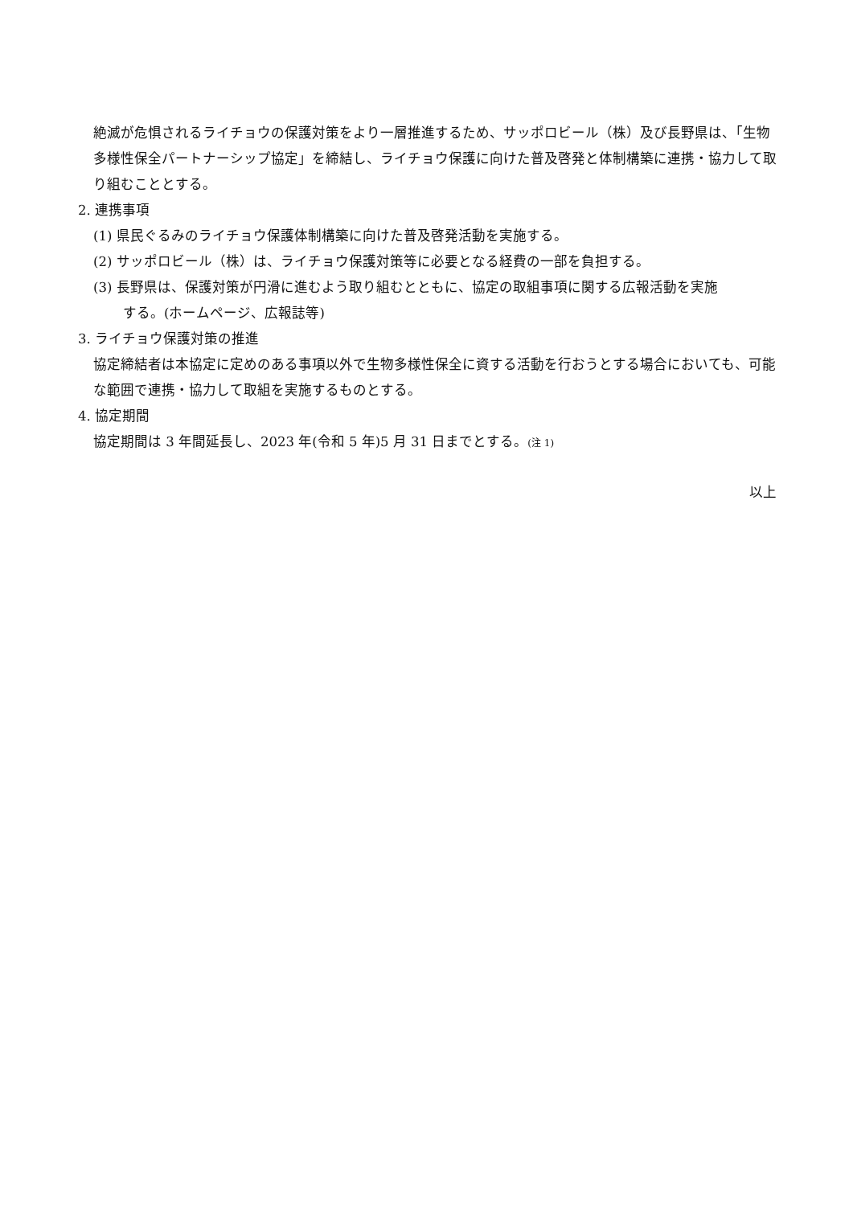絶滅が危惧されるライチョウの保護対策をより一層推進するため、サッポロビール（株）及び長野県は、「生物多様性保全パートナーシップ協定」を締結し、ライチョウ保護に向けた普及啓発と体制構築に連携・協力して取り組むこととする。
2. 連携事項
(1) 県民ぐるみのライチョウ保護体制構築に向けた普及啓発活動を実施する。
(2) サッポロビール（株）は、ライチョウ保護対策等に必要となる経費の一部を負担する。
(3) 長野県は、保護対策が円滑に進むよう取り組むとともに、協定の取組事項に関する広報活動を実施
する。(ホームページ、広報誌等)
3. ライチョウ保護対策の推進
協定締結者は本協定に定めのある事項以外で生物多様性保全に資する活動を行おうとする場合においても、可能な範囲で連携・協力して取組を実施するものとする。
4. 協定期間
協定期間は 3 年間延長し、2023 年(令和 5 年)5 月 31 日までとする。(注 1)
以上